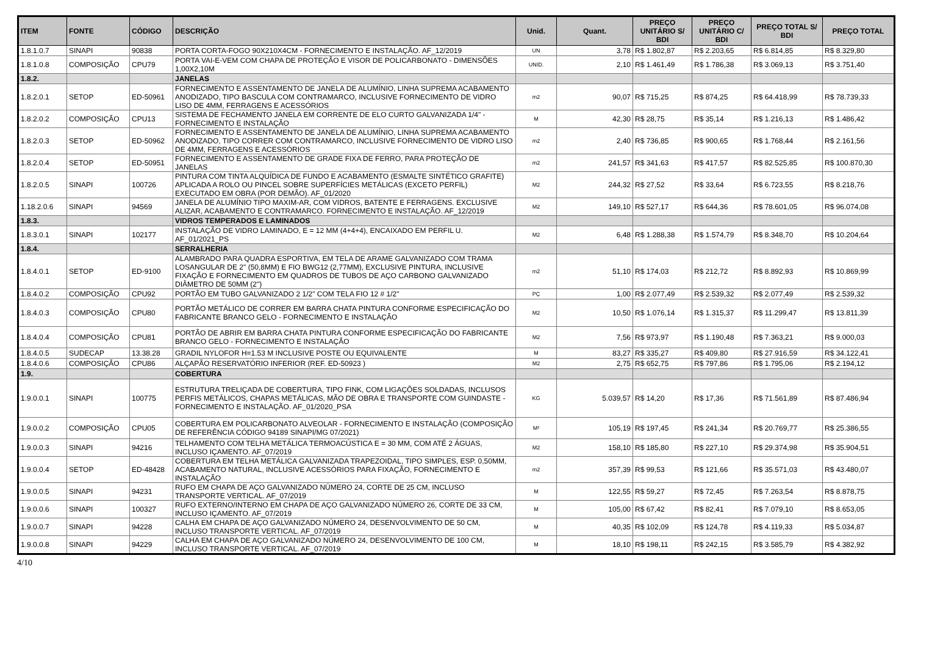| ITEM | FONTE | CÓDIGO | DESCRIÇÃO | Unid. | Quant. | PREÇO UNITÁRIO S/ BDI | PREÇO UNITÁRIO C/ BDI | PREÇO TOTAL S/ BDI | PREÇO TOTAL |
| --- | --- | --- | --- | --- | --- | --- | --- | --- | --- |
| 1.8.1.0.7 | SINAPI | 90838 | PORTA CORTA-FOGO 90X210X4CM - FORNECIMENTO E INSTALAÇÃO. AF_12/2019 | UN | 3,78 | R$ 1.802,87 | R$ 2.203,65 | R$ 6.814,85 | R$ 8.329,80 |
| 1.8.1.0.8 | COMPOSIÇÃO | CPU79 | PORTA VAI-E-VEM COM CHAPA DE PROTEÇÃO E VISOR DE POLICARBONATO - DIMENSÕES 1,00X2,10M | UNID. | 2,10 | R$ 1.461,49 | R$ 1.786,38 | R$ 3.069,13 | R$ 3.751,40 |
| 1.8.2. | | | JANELAS | | | | | | |
| 1.8.2.0.1 | SETOP | ED-50961 | FORNECIMENTO E ASSENTAMENTO DE JANELA DE ALUMÍNIO, LINHA SUPREMA ACABAMENTO ANODIZADO, TIPO BASCULA COM CONTRAMARCO, INCLUSIVE FORNECIMENTO DE VIDRO LISO DE 4MM, FERRAGENS E ACESSÓRIOS | m2 | 90,07 | R$ 715,25 | R$ 874,25 | R$ 64.418,99 | R$ 78.739,33 |
| 1.8.2.0.2 | COMPOSIÇÃO | CPU13 | SISTEMA DE FECHAMENTO JANELA EM CORRENTE DE ELO CURTO GALVANIZADA 1/4" - FORNECIMENTO E INSTALAÇÃO | M | 42,30 | R$ 28,75 | R$ 35,14 | R$ 1.216,13 | R$ 1.486,42 |
| 1.8.2.0.3 | SETOP | ED-50962 | FORNECIMENTO E ASSENTAMENTO DE JANELA DE ALUMÍNIO, LINHA SUPREMA ACABAMENTO ANODIZADO, TIPO CORRER COM CONTRAMARCO, INCLUSIVE FORNECIMENTO DE VIDRO LISO DE 4MM, FERRAGENS E ACESSÓRIOS | m2 | 2,40 | R$ 736,85 | R$ 900,65 | R$ 1.768,44 | R$ 2.161,56 |
| 1.8.2.0.4 | SETOP | ED-50951 | FORNECIMENTO E ASSENTAMENTO DE GRADE FIXA DE FERRO, PARA PROTEÇÃO DE JANELAS | m2 | 241,57 | R$ 341,63 | R$ 417,57 | R$ 82.525,85 | R$ 100.870,30 |
| 1.8.2.0.5 | SINAPI | 100726 | PINTURA COM TINTA ALQUÍDICA DE FUNDO E ACABAMENTO (ESMALTE SINTÉTICO GRAFITE) APLICADA A ROLO OU PINCEL SOBRE SUPERFÍCIES METÁLICAS (EXCETO PERFIL) EXECUTADO EM OBRA (POR DEMÃO). AF_01/2020 | M2 | 244,32 | R$ 27,52 | R$ 33,64 | R$ 6.723,55 | R$ 8.218,76 |
| 1.18.2.0.6 | SINAPI | 94569 | JANELA DE ALUMÍNIO TIPO MAXIM-AR, COM VIDROS, BATENTE E FERRAGENS. EXCLUSIVE ALIZAR, ACABAMENTO E CONTRAMARCO. FORNECIMENTO E INSTALAÇÃO. AF_12/2019 | M2 | 149,10 | R$ 527,17 | R$ 644,36 | R$ 78.601,05 | R$ 96.074,08 |
| 1.8.3. | | | VIDROS TEMPERADOS E LAMINADOS | | | | | | |
| 1.8.3.0.1 | SINAPI | 102177 | INSTALAÇÃO DE VIDRO LAMINADO, E = 12 MM (4+4+4), ENCAIXADO EM PERFIL U. AF_01/2021_PS | M2 | 6,48 | R$ 1.288,38 | R$ 1.574,79 | R$ 8.348,70 | R$ 10.204,64 |
| 1.8.4. | | | SERRALHERIA | | | | | | |
| 1.8.4.0.1 | SETOP | ED-9100 | ALAMBRADO PARA QUADRA ESPORTIVA, EM TELA DE ARAME GALVANIZADO COM TRAMA LOSANGULAR DE 2" (50,8MM) E FIO BWG12 (2,77MM), EXCLUSIVE PINTURA, INCLUSIVE FIXAÇÃO E FORNECIMENTO EM QUADROS DE TUBOS DE AÇO CARBONO GALVANIZADO DIÂMETRO DE 50MM (2") | m2 | 51,10 | R$ 174,03 | R$ 212,72 | R$ 8.892,93 | R$ 10.869,99 |
| 1.8.4.0.2 | COMPOSIÇÃO | CPU92 | PORTÃO EM TUBO GALVANIZADO 2 1/2" COM TELA FIO 12 # 1/2" | PÇ | 1,00 | R$ 2.077,49 | R$ 2.539,32 | R$ 2.077,49 | R$ 2.539,32 |
| 1.8.4.0.3 | COMPOSIÇÃO | CPU80 | PORTÃO METÁLICO DE CORRER EM BARRA CHATA PINTURA CONFORME ESPECIFICAÇÃO DO FABRICANTE BRANCO GELO - FORNECIMENTO E INSTALAÇÃO | M2 | 10,50 | R$ 1.076,14 | R$ 1.315,37 | R$ 11.299,47 | R$ 13.811,39 |
| 1.8.4.0.4 | COMPOSIÇÃO | CPU81 | PORTÃO DE ABRIR EM BARRA CHATA PINTURA CONFORME ESPECIFICAÇÃO DO FABRICANTE BRANCO GELO - FORNECIMENTO E INSTALAÇÃO | M2 | 7,56 | R$ 973,97 | R$ 1.190,48 | R$ 7.363,21 | R$ 9.000,03 |
| 1.8.4.0.5 | SUDECAP | 13.38.28 | GRADIL NYLOFOR H=1.53 M INCLUSIVE POSTE OU EQUIVALENTE | M | 83,27 | R$ 335,27 | R$ 409,80 | R$ 27.916,59 | R$ 34.122,41 |
| 1.8.4.0.6 | COMPOSIÇÃO | CPU86 | ALÇAPÃO RESERVATÓRIO INFERIOR (REF. ED-50923 ) | M2 | 2,75 | R$ 652,75 | R$ 797,86 | R$ 1.795,06 | R$ 2.194,12 |
| 1.9. | | | COBERTURA | | | | | | |
| 1.9.0.0.1 | SINAPI | 100775 | ESTRUTURA TRELIÇADA DE COBERTURA, TIPO FINK, COM LIGAÇÕES SOLDADAS, INCLUSOS PERFIS METÁLICOS, CHAPAS METÁLICAS, MÃO DE OBRA E TRANSPORTE COM GUINDASTE - FORNECIMENTO E INSTALAÇÃO. AF_01/2020_PSA | KG | 5.039,57 | R$ 14,20 | R$ 17,36 | R$ 71.561,89 | R$ 87.486,94 |
| 1.9.0.0.2 | COMPOSIÇÃO | CPU05 | COBERTURA EM POLICARBONATO ALVEOLAR - FORNECIMENTO E INSTALAÇÃO (COMPOSIÇÃO DE REFERÊNCIA CÓDIGO 94189 SINAPI/MG 07/2021) | M² | 105,19 | R$ 197,45 | R$ 241,34 | R$ 20.769,77 | R$ 25.386,55 |
| 1.9.0.0.3 | SINAPI | 94216 | TELHAMENTO COM TELHA METÁLICA TERMOACÚSTICA E = 30 MM, COM ATÉ 2 ÁGUAS, INCLUSO IÇAMENTO. AF_07/2019 | M2 | 158,10 | R$ 185,80 | R$ 227,10 | R$ 29.374,98 | R$ 35.904,51 |
| 1.9.0.0.4 | SETOP | ED-48428 | COBERTURA EM TELHA METÁLICA GALVANIZADA TRAPEZOIDAL, TIPO SIMPLES, ESP. 0,50MM, ACABAMENTO NATURAL, INCLUSIVE ACESSÓRIOS PARA FIXAÇÃO, FORNECIMENTO E INSTALAÇÃO | m2 | 357,39 | R$ 99,53 | R$ 121,66 | R$ 35.571,03 | R$ 43.480,07 |
| 1.9.0.0.5 | SINAPI | 94231 | RUFO EM CHAPA DE AÇO GALVANIZADO NÚMERO 24, CORTE DE 25 CM, INCLUSO TRANSPORTE VERTICAL. AF_07/2019 | M | 122,55 | R$ 59,27 | R$ 72,45 | R$ 7.263,54 | R$ 8.878,75 |
| 1.9.0.0.6 | SINAPI | 100327 | RUFO EXTERNO/INTERNO EM CHAPA DE AÇO GALVANIZADO NÚMERO 26, CORTE DE 33 CM, INCLUSO IÇAMENTO. AF_07/2019 | M | 105,00 | R$ 67,42 | R$ 82,41 | R$ 7.079,10 | R$ 8.653,05 |
| 1.9.0.0.7 | SINAPI | 94228 | CALHA EM CHAPA DE AÇO GALVANIZADO NÚMERO 24, DESENVOLVIMENTO DE 50 CM, INCLUSO TRANSPORTE VERTICAL. AF_07/2019 | M | 40,35 | R$ 102,09 | R$ 124,78 | R$ 4.119,33 | R$ 5.034,87 |
| 1.9.0.0.8 | SINAPI | 94229 | CALHA EM CHAPA DE AÇO GALVANIZADO NÚMERO 24, DESENVOLVIMENTO DE 100 CM, INCLUSO TRANSPORTE VERTICAL. AF_07/2019 | M | 18,10 | R$ 198,11 | R$ 242,15 | R$ 3.585,79 | R$ 4.382,92 |
4/10